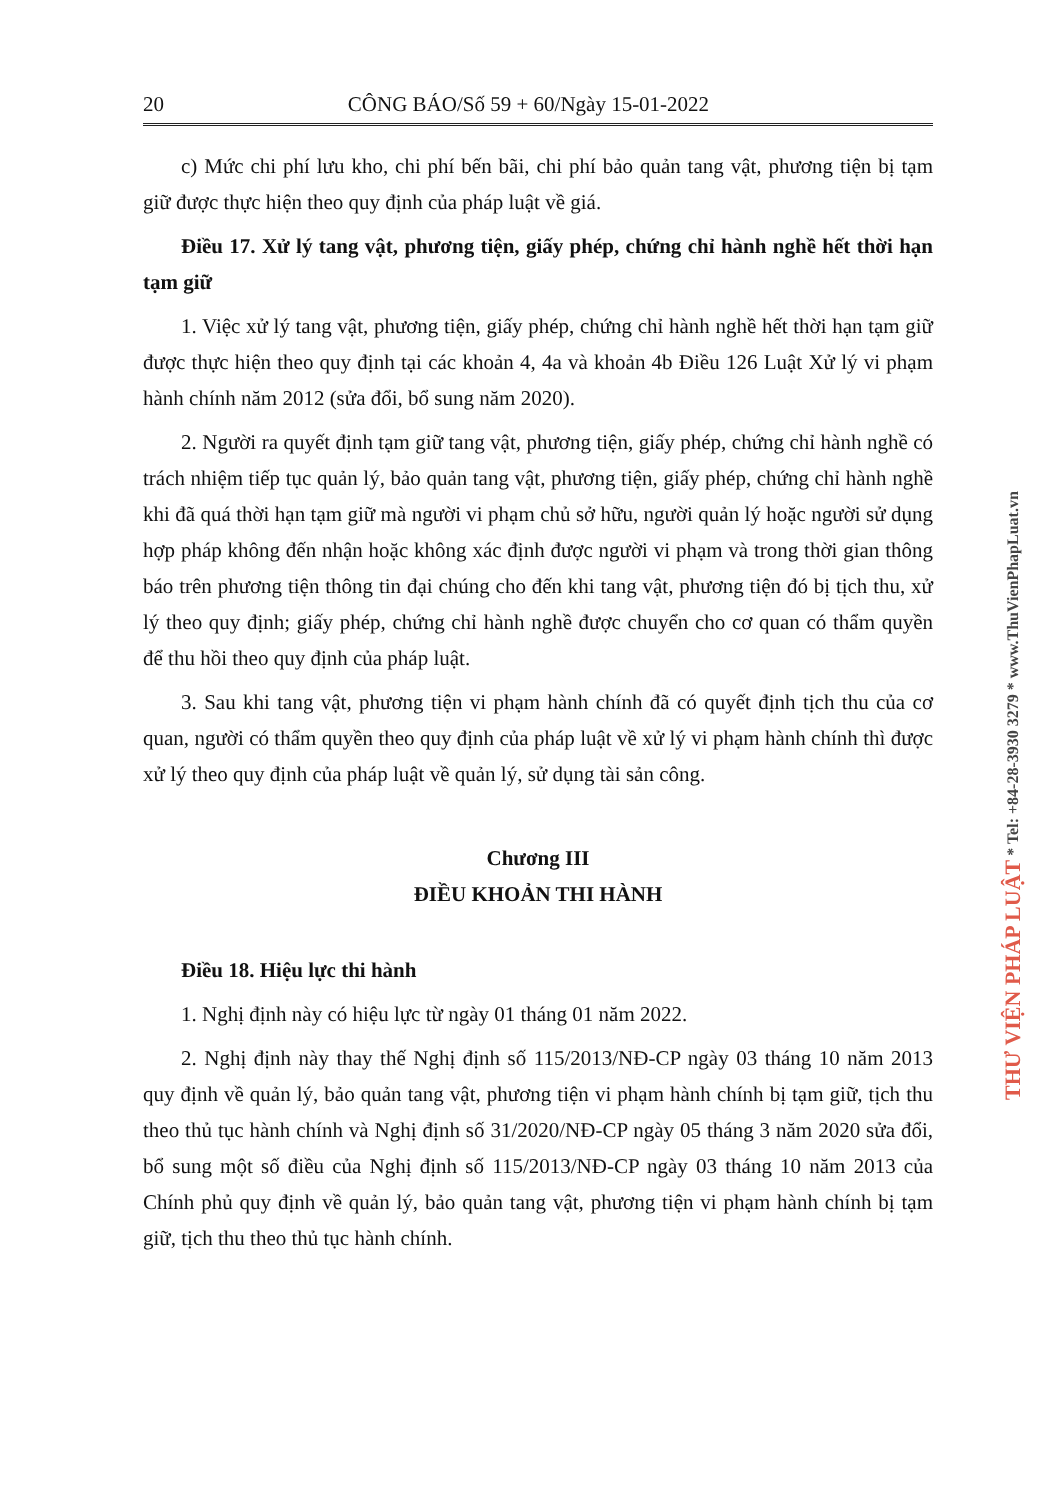20 CÔNG BÁO/Số 59 + 60/Ngày 15-01-2022
c) Mức chi phí lưu kho, chi phí bến bãi, chi phí bảo quản tang vật, phương tiện bị tạm giữ được thực hiện theo quy định của pháp luật về giá.
Điều 17. Xử lý tang vật, phương tiện, giấy phép, chứng chỉ hành nghề hết thời hạn tạm giữ
1. Việc xử lý tang vật, phương tiện, giấy phép, chứng chỉ hành nghề hết thời hạn tạm giữ được thực hiện theo quy định tại các khoản 4, 4a và khoản 4b Điều 126 Luật Xử lý vi phạm hành chính năm 2012 (sửa đổi, bổ sung năm 2020).
2. Người ra quyết định tạm giữ tang vật, phương tiện, giấy phép, chứng chỉ hành nghề có trách nhiệm tiếp tục quản lý, bảo quản tang vật, phương tiện, giấy phép, chứng chỉ hành nghề khi đã quá thời hạn tạm giữ mà người vi phạm chủ sở hữu, người quản lý hoặc người sử dụng hợp pháp không đến nhận hoặc không xác định được người vi phạm và trong thời gian thông báo trên phương tiện thông tin đại chúng cho đến khi tang vật, phương tiện đó bị tịch thu, xử lý theo quy định; giấy phép, chứng chỉ hành nghề được chuyển cho cơ quan có thẩm quyền để thu hồi theo quy định của pháp luật.
3. Sau khi tang vật, phương tiện vi phạm hành chính đã có quyết định tịch thu của cơ quan, người có thẩm quyền theo quy định của pháp luật về xử lý vi phạm hành chính thì được xử lý theo quy định của pháp luật về quản lý, sử dụng tài sản công.
Chương III
ĐIỀU KHOẢN THI HÀNH
Điều 18. Hiệu lực thi hành
1. Nghị định này có hiệu lực từ ngày 01 tháng 01 năm 2022.
2. Nghị định này thay thế Nghị định số 115/2013/NĐ-CP ngày 03 tháng 10 năm 2013 quy định về quản lý, bảo quản tang vật, phương tiện vi phạm hành chính bị tạm giữ, tịch thu theo thủ tục hành chính và Nghị định số 31/2020/NĐ-CP ngày 05 tháng 3 năm 2020 sửa đổi, bổ sung một số điều của Nghị định số 115/2013/NĐ-CP ngày 03 tháng 10 năm 2013 của Chính phủ quy định về quản lý, bảo quản tang vật, phương tiện vi phạm hành chính bị tạm giữ, tịch thu theo thủ tục hành chính.
THƯ VIỆN PHÁP LUẬT * Tel: +84-28-3930 3279 * www.ThuVienPhapLuat.vn